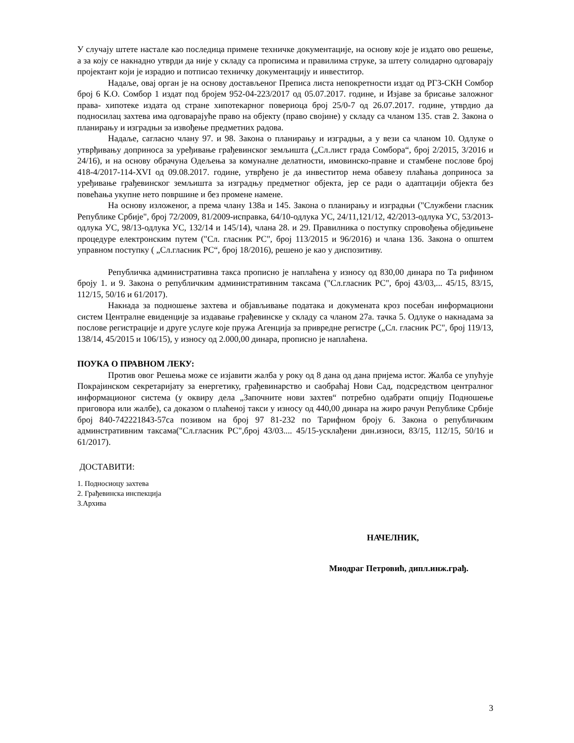У случају штете настале као последица примене техничке документације, на основу које је издато ово решење, а за коју се накнадно утврди да није у складу са прописима и правилима струке, за штету солидарно одговарају пројектант који је израдио и потписао техничку документацију и инвеститор.
Надаље, овај орган је на основу достављеног Преписа листа непокретности издат од РГЗ-СКН Сомбор број 6 К.О. Сомбор 1 издат под бројем 952-04-223/2017 од 05.07.2017. године, и Изјаве за брисање заложног права- хипотеке издата од стране хипотекарног повериоца број 25/0-7 од 26.07.2017. године, утврдио да подносилац захтева има одговарајуће право на објекту (право својине) у складу са чланом 135. став 2. Закона о планирању и изградњи за извођење предметних радова.
Надаље, сагласно члану 97. и 98. Закона о планирању и изградњи, а у вези са чланом 10. Одлуке о утврђивању доприноса за уређивање грађевинског земљишта („Сл.лист града Сомбора“, број 2/2015, 3/2016 и 24/16), и на основу обрачуна Одељења за комуналне делатности, имовинско-правне и стамбене послове број 418-4/2017-114-XVI од 09.08.2017. године, утврђено је да инвеститор нема обавезу плаћања доприноса за уређивање грађевинског земљишта за изградњу предметног објекта, јер се ради о адаптацији објекта без повећања укупне нето површине и без промене намене.
На основу изложеног, а према члану 138а и 145. Закона о планирању и изградњи ("Службени гласник Републике Србије", број 72/2009, 81/2009-исправка, 64/10-одлука УС, 24/11,121/12, 42/2013-одлука УС, 53/2013-одлука УС, 98/13-одлука УС, 132/14 и 145/14), члана 28. и 29. Правилника о поступку спровођења обједињене процедуре електронским путем ("Сл. гласник РС", број 113/2015 и 96/2016) и члана 136. Закона о општем управном поступку ( „Сл.гласник РС“, број 18/2016), решено је као у диспозитиву.
Републичка административна такса прописно је наплаћена у износу од 830,00 динара по Та рифином броју 1. и 9. Закона о републичким административним таксама ("Сл.гласник РС", број 43/03,... 45/15, 83/15, 112/15, 50/16 и 61/2017).
Накнада за подношење захтева и објављивање података и докумената кроз посебан информациони систем Централне евиденције за издавање грађевинске у складу са чланом 27а. тачка 5. Одлуке о накнадама за послове регистрације и друге услуге које пружа Агенција за привредне регистре („Сл. гласник РС", број 119/13, 138/14, 45/2015 и 106/15), у износу од 2.000,00 динара, прописно је наплаћена.
ПОУКА О ПРАВНОМ ЛЕКУ:
Против овог Решења може се изјавити жалба у року од 8 дана од дана пријема истог. Жалба се упућује Покрајинском секретаријату за енергетику, грађевинарство и саобраћај Нови Сад, подсредством централног информационог система (у оквиру дела „Започните нови захтев“ потребно одабрати опцију Подношење приговора или жалбе), са доказом о плаћеној такси у износу од 440,00 динара на жиро рачун Републике Србије број 840-742221843-57са позивом на број 97 81-232 по Тарифном броју 6. Закона о републичким админстративним таксама("Сл.гласник РС",број 43/03.... 45/15-усклађени дин.износи, 83/15, 112/15, 50/16 и 61/2017).
ДОСТАВИТИ:
1. Подносиоцу захтева
2. Грађевинска инспекција
3.Архива
НАЧЕЛНИК,
Миодраг Петровић, дипл.инж.грађ.
3